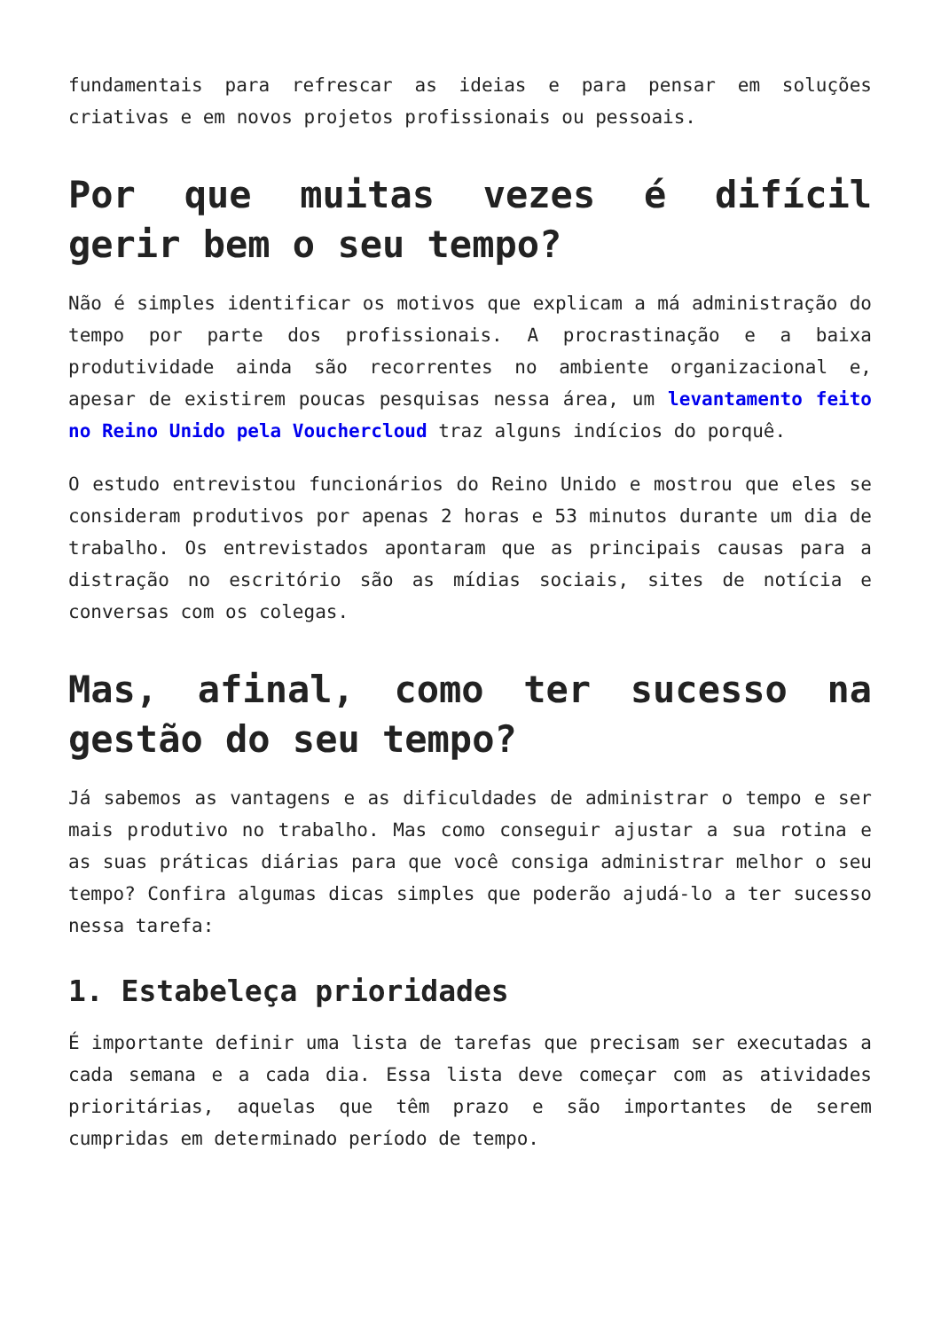fundamentais para refrescar as ideias e para pensar em soluções criativas e em novos projetos profissionais ou pessoais.
Por que muitas vezes é difícil gerir bem o seu tempo?
Não é simples identificar os motivos que explicam a má administração do tempo por parte dos profissionais. A procrastinação e a baixa produtividade ainda são recorrentes no ambiente organizacional e, apesar de existirem poucas pesquisas nessa área, um levantamento feito no Reino Unido pela Vouchercloud traz alguns indícios do porquê.
O estudo entrevistou funcionários do Reino Unido e mostrou que eles se consideram produtivos por apenas 2 horas e 53 minutos durante um dia de trabalho. Os entrevistados apontaram que as principais causas para a distração no escritório são as mídias sociais, sites de notícia e conversas com os colegas.
Mas, afinal, como ter sucesso na gestão do seu tempo?
Já sabemos as vantagens e as dificuldades de administrar o tempo e ser mais produtivo no trabalho. Mas como conseguir ajustar a sua rotina e as suas práticas diárias para que você consiga administrar melhor o seu tempo? Confira algumas dicas simples que poderão ajudá-lo a ter sucesso nessa tarefa:
1. Estabeleça prioridades
É importante definir uma lista de tarefas que precisam ser executadas a cada semana e a cada dia. Essa lista deve começar com as atividades prioritárias, aquelas que têm prazo e são importantes de serem cumpridas em determinado período de tempo.